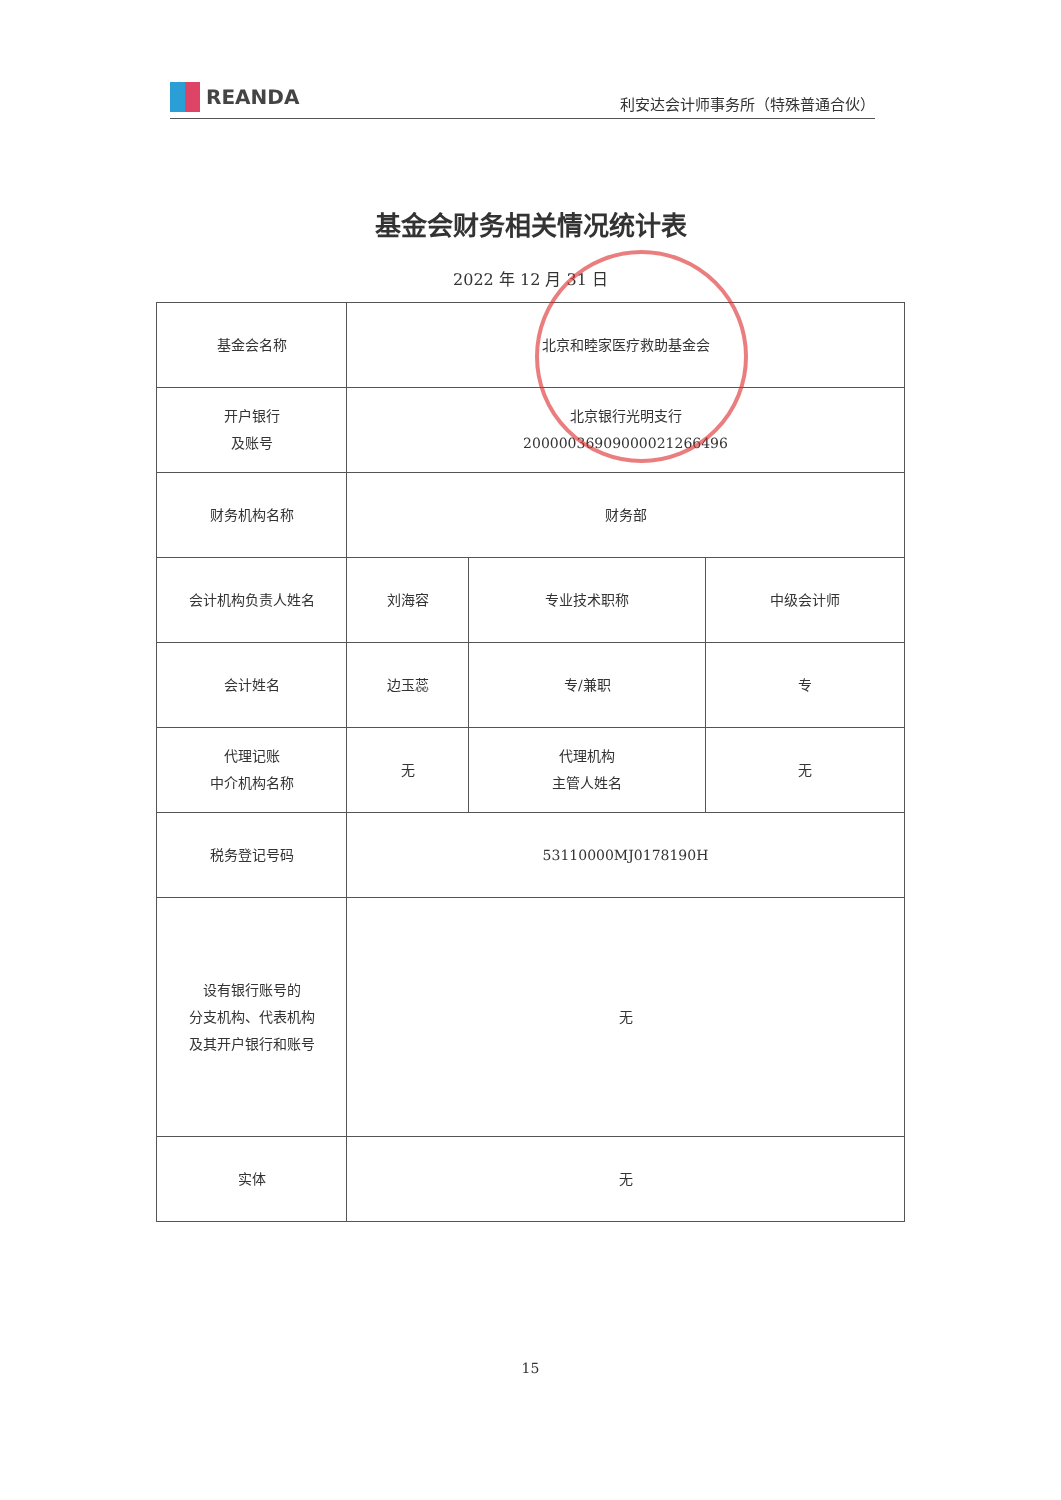REANDA
利安达会计师事务所（特殊普通合伙）
基金会财务相关情况统计表
2022 年 12 月 31 日
| 基金会名称 | 北京和睦家医疗救助基金会 | | |
| 开户银行 及账号 | 北京银行光明支行 20000036909000021266496 | | |
| 财务机构名称 | 财务部 | | |
| 会计机构负责人姓名 | 刘海容 | 专业技术职称 | 中级会计师 |
| 会计姓名 | 边玉蕊 | 专/兼职 | 专 |
| 代理记账 中介机构名称 | 无 | 代理机构 主管人姓名 | 无 |
| 税务登记号码 | 53110000MJ0178190H | | |
| 设有银行账号的 分支机构、代表机构 及其开户银行和账号 | 无 | | |
| 实体 | 无 | | |
15